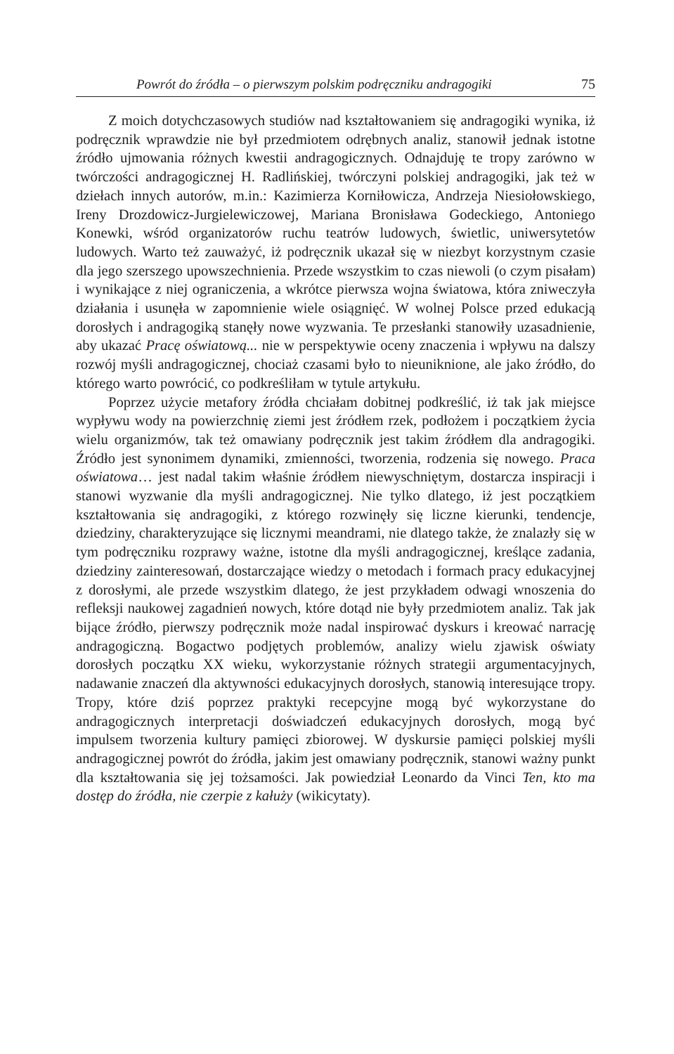Powrót do źródła – o pierwszym polskim podręczniku andragogiki 75
Z moich dotychczasowych studiów nad kształtowaniem się andragogiki wynika, iż podręcznik wprawdzie nie był przedmiotem odrębnych analiz, stanowił jednak istotne źródło ujmowania różnych kwestii andragogicznych. Odnajduję te tropy zarówno w twórczości andragogicznej H. Radlińskiej, twórczyni polskiej andragogiki, jak też w dziełach innych autorów, m.in.: Kazimierza Korniłowicza, Andrzeja Niesiołowskiego, Ireny Drozdowicz-Jurgielewiczowej, Mariana Bronisława Godeckiego, Antoniego Konewki, wśród organizatorów ruchu teatrów ludowych, świetlic, uniwersytetów ludowych. Warto też zauważyć, iż podręcznik ukazał się w niezbyt korzystnym czasie dla jego szerszego upowszechnienia. Przede wszystkim to czas niewoli (o czym pisałam) i wynikające z niej ograniczenia, a wkrótce pierwsza wojna światowa, która zniweczyła działania i usunęła w zapomnienie wiele osiągnięć. W wolnej Polsce przed edukacją dorosłych i andragogiką stanęły nowe wyzwania. Te przesłanki stanowiły uzasadnienie, aby ukazać Pracę oświatową... nie w perspektywie oceny znaczenia i wpływu na dalszy rozwój myśli andragogicznej, chociaż czasami było to nieuniknione, ale jako źródło, do którego warto powrócić, co podkreśliłam w tytule artykułu.
Poprzez użycie metafory źródła chciałam dobitnej podkreślić, iż tak jak miejsce wypływu wody na powierzchnię ziemi jest źródłem rzek, podłożem i początkiem życia wielu organizmów, tak też omawiany podręcznik jest takim źródłem dla andragogiki. Źródło jest synonimem dynamiki, zmienności, tworzenia, rodzenia się nowego. Praca oświatowa… jest nadal takim właśnie źródłem niewyschniętym, dostarcza inspiracji i stanowi wyzwanie dla myśli andragogicznej. Nie tylko dlatego, iż jest początkiem kształtowania się andragogiki, z którego rozwinęły się liczne kierunki, tendencje, dziedziny, charakteryzujące się licznymi meandrami, nie dlatego także, że znalazły się w tym podręczniku rozprawy ważne, istotne dla myśli andragogicznej, kreślące zadania, dziedziny zainteresowań, dostarczające wiedzy o metodach i formach pracy edukacyjnej z dorosłymi, ale przede wszystkim dlatego, że jest przykładem odwagi wnoszenia do refleksji naukowej zagadnień nowych, które dotąd nie były przedmiotem analiz. Tak jak bijące źródło, pierwszy podręcznik może nadal inspirować dyskurs i kreować narrację andragogiczną. Bogactwo podjętych problemów, analizy wielu zjawisk oświaty dorosłych początku XX wieku, wykorzystanie różnych strategii argumentacyjnych, nadawanie znaczeń dla aktywności edukacyjnych dorosłych, stanowią interesujące tropy. Tropy, które dziś poprzez praktyki recepcyjne mogą być wykorzystane do andragogicznych interpretacji doświadczeń edukacyjnych dorosłych, mogą być impulsem tworzenia kultury pamięci zbiorowej. W dyskursie pamięci polskiej myśli andragogicznej powrót do źródła, jakim jest omawiany podręcznik, stanowi ważny punkt dla kształtowania się jej tożsamości. Jak powiedział Leonardo da Vinci Ten, kto ma dostęp do źródła, nie czerpie z kałuży (wikicytaty).